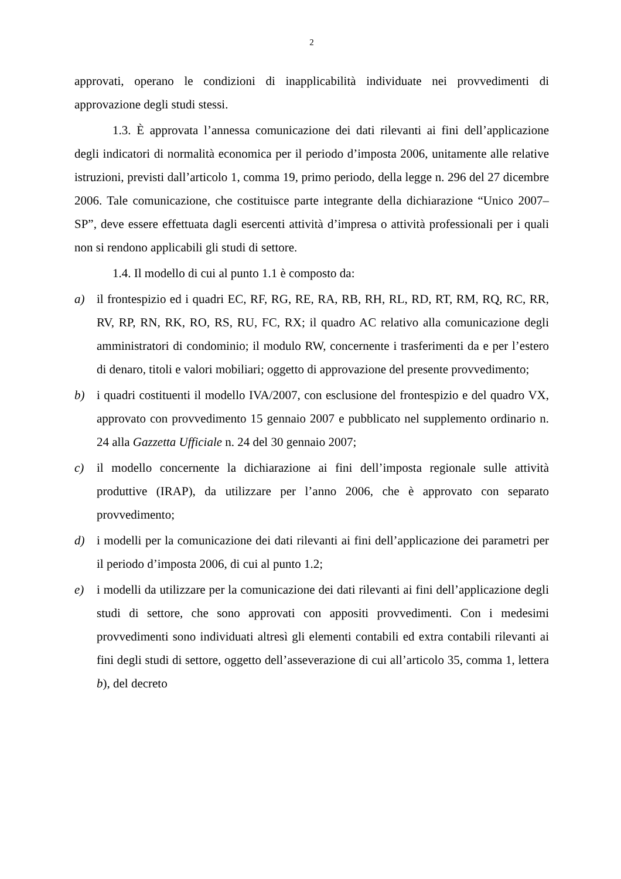2
approvati, operano le condizioni di inapplicabilità individuate nei provvedimenti di approvazione degli studi stessi.
1.3. È approvata l’annessa comunicazione dei dati rilevanti ai fini dell’applicazione degli indicatori di normalità economica per il periodo d’imposta 2006, unitamente alle relative istruzioni, previsti dall’articolo 1, comma 19, primo periodo, della legge n. 296 del 27 dicembre 2006. Tale comunicazione, che costituisce parte integrante della dichiarazione “Unico 2007–SP”, deve essere effettuata dagli esercenti attività d’impresa o attività professionali per i quali non si rendono applicabili gli studi di settore.
1.4. Il modello di cui al punto 1.1 è composto da:
a) il frontespizio ed i quadri EC, RF, RG, RE, RA, RB, RH, RL, RD, RT, RM, RQ, RC, RR, RV, RP, RN, RK, RO, RS, RU, FC, RX; il quadro AC relativo alla comunicazione degli amministratori di condominio; il modulo RW, concernente i trasferimenti da e per l’estero di denaro, titoli e valori mobiliari; oggetto di approvazione del presente provvedimento;
b) i quadri costituenti il modello IVA/2007, con esclusione del frontespizio e del quadro VX, approvato con provvedimento 15 gennaio 2007 e pubblicato nel supplemento ordinario n. 24 alla Gazzetta Ufficiale n. 24 del 30 gennaio 2007;
c) il modello concernente la dichiarazione ai fini dell’imposta regionale sulle attività produttive (IRAP), da utilizzare per l’anno 2006, che è approvato con separato provvedimento;
d) i modelli per la comunicazione dei dati rilevanti ai fini dell’applicazione dei parametri per il periodo d’imposta 2006, di cui al punto 1.2;
e) i modelli da utilizzare per la comunicazione dei dati rilevanti ai fini dell’applicazione degli studi di settore, che sono approvati con appositi provvedimenti. Con i medesimi provvedimenti sono individuati altresì gli elementi contabili ed extra contabili rilevanti ai fini degli studi di settore, oggetto dell’asseverazione di cui all’articolo 35, comma 1, lettera b), del decreto